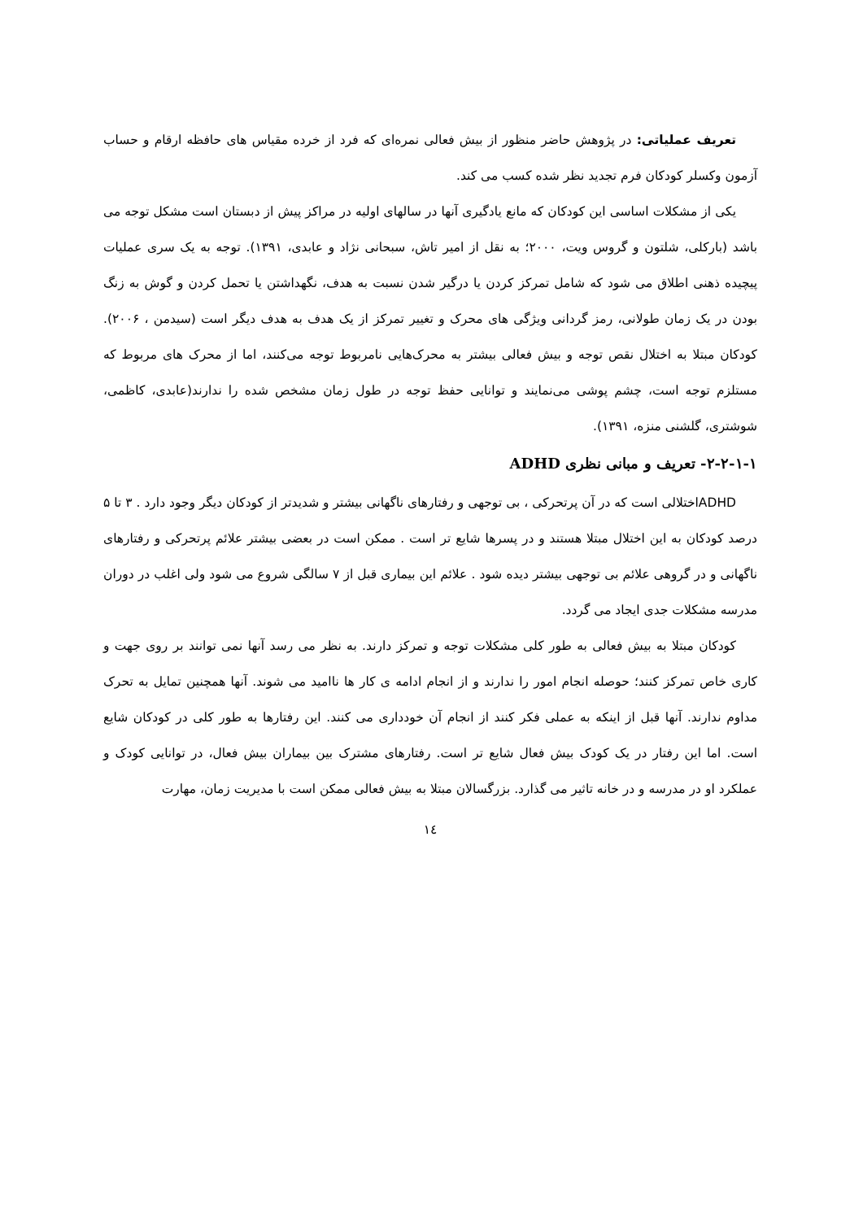تعریف عملیاتی: در پژوهش حاضر منظور از بیش فعالی نمره‌ای که فرد از خرده مقیاس های حافظه ارقام و حساب آزمون وکسلر کودکان فرم تجدید نظر شده کسب می کند.
یکی از مشکلات اساسی این کودکان که مانع یادگیری آنها در سالهای اولیه در مراکز پیش از دبستان است مشکل توجه می باشد (بارکلی، شلتون و گروس ویت، ۲۰۰۰؛ به نقل از امیر تاش، سبحانی نژاد و عابدی، ۱۳۹۱). توجه به یک سری عملیات پیچیده ذهنی اطلاق می شود که شامل تمرکز کردن یا درگیر شدن نسبت به هدف، نگهداشتن یا تحمل کردن و گوش به زنگ بودن در یک زمان طولانی، رمز گردانی ویژگی های محرک و تغییر تمرکز از یک هدف به هدف دیگر است (سیدمن ، ۲۰۰۶). کودکان مبتلا به اختلال نقص توجه و بیش فعالی بیشتر به محرک‌هایی نامربوط توجه می‌کنند، اما از محرک های مربوط که مستلزم توجه است، چشم پوشی می‌نمایند و توانایی حفظ توجه در طول زمان مشخص شده را ندارند(عابدی، کاظمی، شوشتری، گلشنی منزه، ۱۳۹۱).
۲-۲-۱-۱- تعریف و مبانی نظری ADHD
ADHDاختلالی است که در آن پرتحرکی ، بی توجهی و رفتارهای ناگهانی بیشتر و شدیدتر از کودکان دیگر وجود دارد . ۳ تا ۵ درصد کودکان به این اختلال مبتلا هستند و در پسرها شایع تر است . ممکن است در بعضی بیشتر علائم پرتحرکی و رفتارهای ناگهانی و در گروهی علائم بی توجهی بیشتر دیده شود . علائم این بیماری قبل از ۷ سالگی شروع می شود ولی اغلب در دوران مدرسه مشکلات جدی ایجاد می گردد.
کودکان مبتلا به بیش فعالی به طور کلی مشکلات توجه و تمرکز دارند. به نظر می رسد آنها نمی توانند بر روی جهت و کاری خاص تمرکز کنند؛ حوصله انجام امور را ندارند و از انجام ادامه ی کار ها ناامید می شوند. آنها همچنین تمایل به تحرک مداوم ندارند. آنها قبل از اینکه به عملی فکر کنند از انجام آن خودداری می کنند. این رفتارها به طور کلی در کودکان شایع است. اما این رفتار در یک کودک بیش فعال شایع تر است. رفتارهای مشترک بین بیماران بیش فعال، در توانایی کودک و عملکرد او در مدرسه و در خانه تاثیر می گذارد. بزرگسالان مبتلا به بیش فعالی ممکن است با مدیریت زمان، مهارت
۱٤